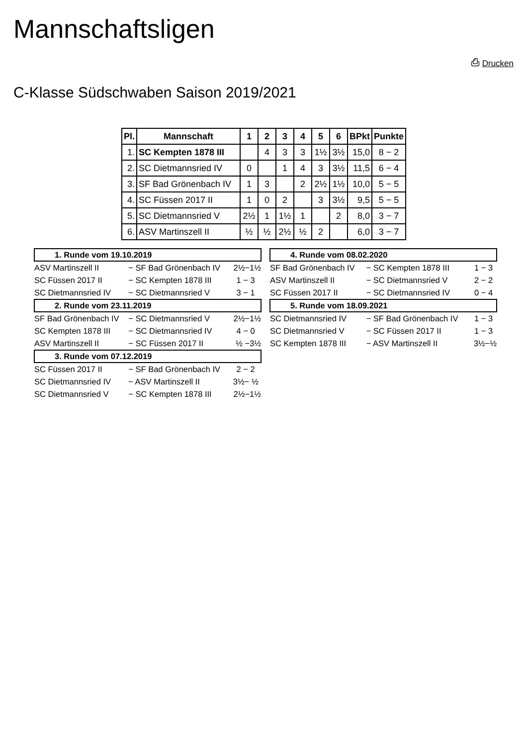Mannschaftsligen
⎙ Drucken
C-Klasse Südschwaben Saison 2019/2021
| Pl. | Mannschaft | 1 | 2 | 3 | 4 | 5 | 6 | BPkt | Punkte |
| --- | --- | --- | --- | --- | --- | --- | --- | --- | --- |
| 1. | SC Kempten 1878 III | | 4 | 3 | 3 | 1½ | 3½ | 15,0 | 8 − 2 |
| 2. | SC Dietmannsried IV | 0 | | 1 | 4 | 3 | 3½ | 11,5 | 6 − 4 |
| 3. | SF Bad Grönenbach IV | 1 | 3 | | 2 | 2½ | 1½ | 10,0 | 5 − 5 |
| 4. | SC Füssen 2017 II | 1 | 0 | 2 | | 3 | 3½ | 9,5 | 5 − 5 |
| 5. | SC Dietmannsried V | 2½ | 1 | 1½ | 1 | | 2 | 8,0 | 3 − 7 |
| 6. | ASV Martinszell II | ½ | ½ | 2½ | ½ | 2 | | 6,0 | 3 − 7 |
| 1. Runde vom 19.10.2019 | | |
| --- | --- | --- |
| ASV Martinszell II | − SF Bad Grönenbach IV | 2½−1½ |
| SC Füssen 2017 II | − SC Kempten 1878 III | 1 − 3 |
| SC Dietmannsried IV | − SC Dietmannsried V | 3 − 1 |
| 2. Runde vom 23.11.2019 | | |
| SF Bad Grönenbach IV | − SC Dietmannsried V | 2½−1½ |
| SC Kempten 1878 III | − SC Dietmannsried IV | 4 − 0 |
| ASV Martinszell II | − SC Füssen 2017 II | ½ −3½ |
| 3. Runde vom 07.12.2019 | | |
| SC Füssen 2017 II | − SF Bad Grönenbach IV | 2 − 2 |
| SC Dietmannsried IV | − ASV Martinszell II | 3½− ½ |
| SC Dietmannsried V | − SC Kempten 1878 III | 2½−1½ |
| 4. Runde vom 08.02.2020 | | |
| --- | --- | --- |
| SF Bad Grönenbach IV | − SC Kempten 1878 III | 1 − 3 |
| ASV Martinszell II | − SC Dietmannsried V | 2 − 2 |
| SC Füssen 2017 II | − SC Dietmannsried IV | 0 − 4 |
| 5. Runde vom 18.09.2021 | | |
| SC Dietmannsried IV | − SF Bad Grönenbach IV | 1 − 3 |
| SC Dietmannsried V | − SC Füssen 2017 II | 1 − 3 |
| SC Kempten 1878 III | − ASV Martinszell II | 3½−½ |